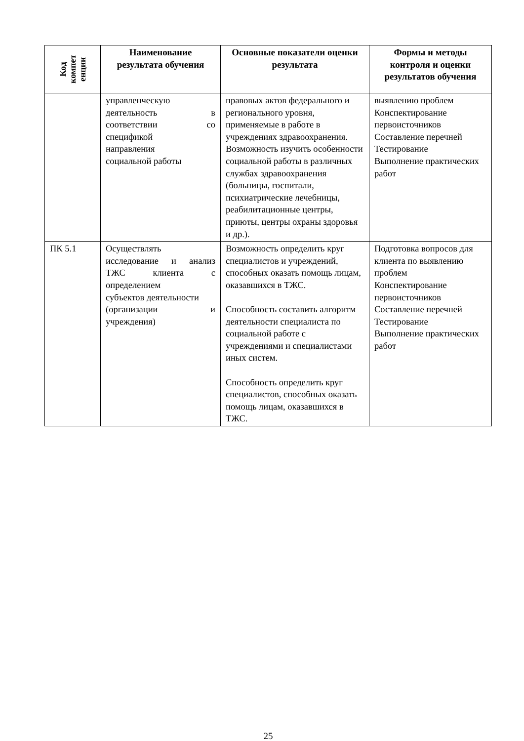| Код компет енции | Наименование результата обучения | Основные показатели оценки результата | Формы и методы контроля и оценки результатов обучения |
| --- | --- | --- | --- |
| | управленческую деятельность в соответствии со спецификой направления социальной работы | правовых актов федерального и регионального уровня, применяемые в работе в учреждениях здравоохранения. Возможность изучить особенности социальной работы в различных службах здравоохранения (больницы, госпитали, психиатрические лечебницы, реабилитационные центры, приюты, центры охраны здоровья и др.). | выявлению проблем Конспектирование первоисточников Составление перечней Тестирование Выполнение практических работ |
| ПК 5.1 | Осуществлять исследование и анализ ТЖС клиента с определением субъектов деятельности (организации и учреждения) | Возможность определить круг специалистов и учреждений, способных оказать помощь лицам, оказавшихся в ТЖС. Способность составить алгоритм деятельности специалиста по социальной работе с учреждениями и специалистами иных систем. Способность определить круг специалистов, способных оказать помощь лицам, оказавшихся в ТЖС. | Подготовка вопросов для клиента по выявлению проблем Конспектирование первоисточников Составление перечней Тестирование Выполнение практических работ |
25